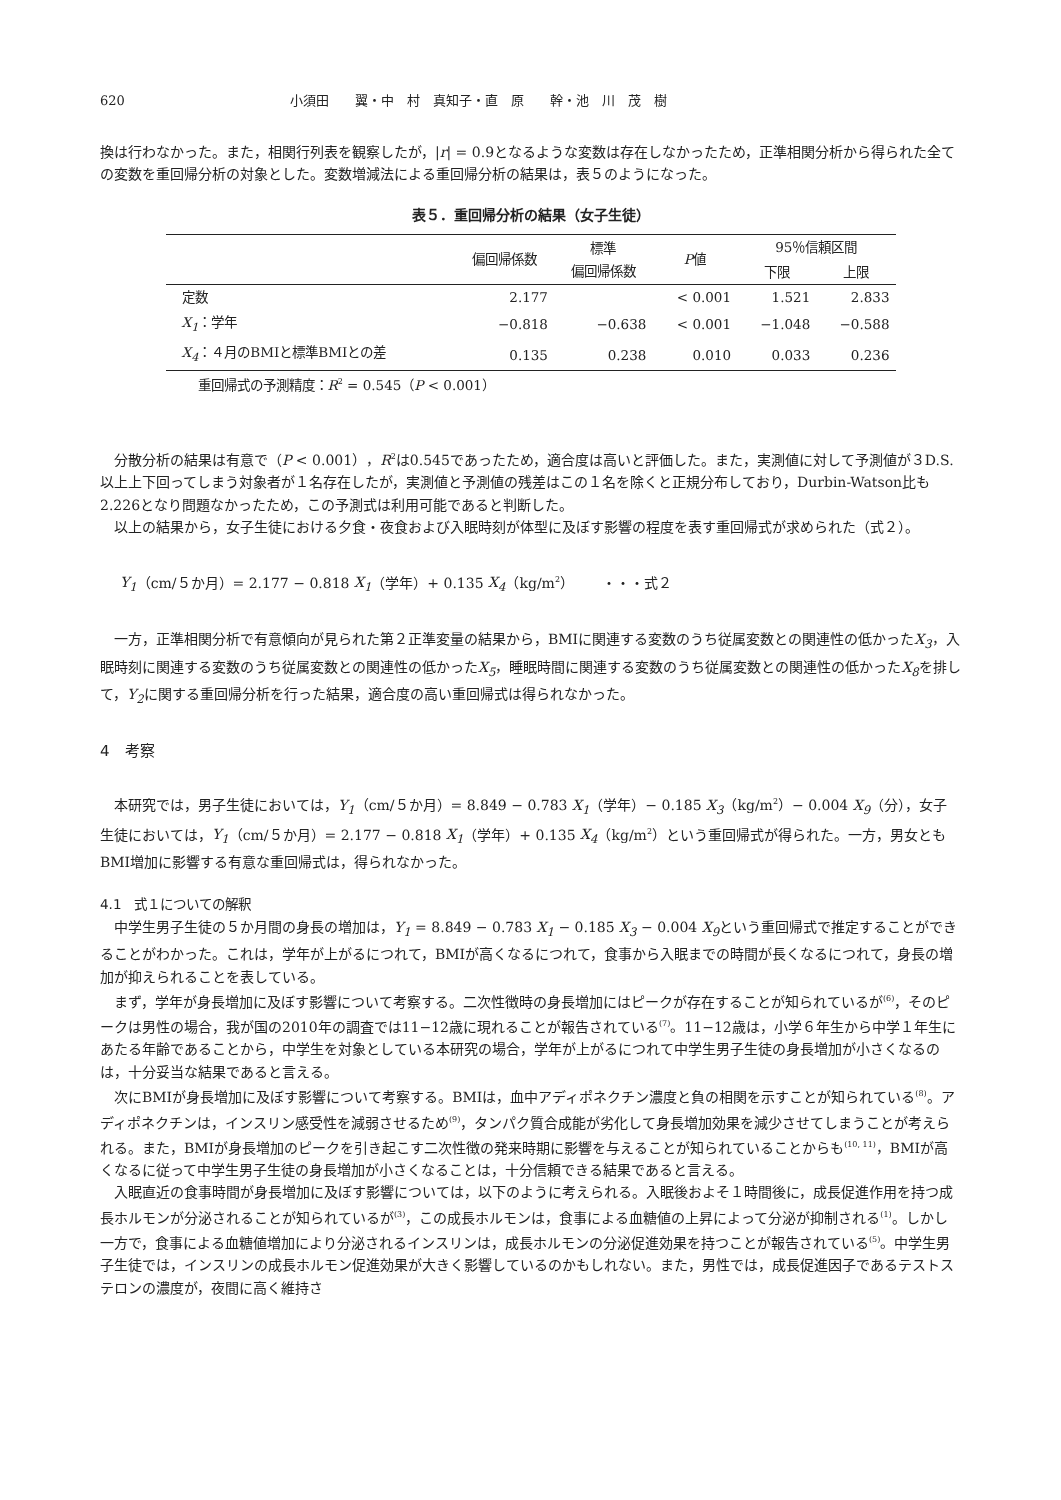620 小須田　　翼・中　村　真知子・直　原　　幹・池　川　茂　樹
換は行わなかった。また，相関行列表を観察したが，|r| = 0.9となるような変数は存在しなかったため，正準相関分析から得られた全ての変数を重回帰分析の対象とした。変数増減法による重回帰分析の結果は，表５のようになった。
表５．重回帰分析の結果（女子生徒）
| | 偏回帰係数 | 標準 偏回帰係数 | P 値 | 95％信頼区間 | |
| --- | --- | --- | --- | --- | --- |
| | | | | 下限 | 上限 |
| 定数 | 2.177 | | < 0.001 | 1.521 | 2.833 |
| X<sub>1</sub> ：学年 | −0.818 | −0.638 | < 0.001 | −1.048 | −0.588 |
| X<sub>4</sub> ：４月のBMIと標準BMIとの差 | 0.135 | 0.238 | 0.010 | 0.033 | 0.236 |
重回帰式の予測精度：R<sup>2</sup> = 0.545（P < 0.001）
分散分析の結果は有意で（P < 0.001），R<sup>2</sup>は0.545であったため，適合度は高いと評価した。また，実測値に対して予測値が３D.S.以上上下回ってしまう対象者が１名存在したが，実測値と予測値の残差はこの１名を除くと正規分布しており，Durbin-Watson比も2.226となり問題なかったため，この予測式は利用可能であると判断した。
以上の結果から，女子生徒における夕食・夜食および入眠時刻が体型に及ぼす影響の程度を表す重回帰式が求められた（式２）。
Y<sub>1</sub>（cm/５か月）= 2.177 − 0.818 X<sub>1</sub>（学年）+ 0.135 X<sub>4</sub>（kg/m<sup>2</sup>）　　・・・式２
一方，正準相関分析で有意傾向が見られた第２正準変量の結果から，BMIに関連する変数のうち従属変数との関連性の低かったX<sub>3</sub>，入眠時刻に関連する変数のうち従属変数との関連性の低かったX<sub>5</sub>，睡眠時間に関連する変数のうち従属変数との関連性の低かったX<sub>8</sub>を排して，Y<sub>2</sub>に関する重回帰分析を行った結果，適合度の高い重回帰式は得られなかった。
4　考察
本研究では，男子生徒においては，Y<sub>1</sub>（cm/５か月）= 8.849 − 0.783 X<sub>1</sub>（学年）− 0.185 X<sub>3</sub>（kg/m<sup>2</sup>）− 0.004 X<sub>9</sub>（分），女子生徒においては，Y<sub>1</sub>（cm/５か月）= 2.177 − 0.818 X<sub>1</sub>（学年）+ 0.135 X<sub>4</sub>（kg/m<sup>2</sup>）という重回帰式が得られた。一方，男女ともBMI増加に影響する有意な重回帰式は，得られなかった。
4.1　式１についての解釈
中学生男子生徒の５か月間の身長の増加は，Y<sub>1</sub> = 8.849 − 0.783 X<sub>1</sub> − 0.185 X<sub>3</sub> − 0.004 X<sub>9</sub>という重回帰式で推定することができることがわかった。これは，学年が上がるにつれて，BMIが高くなるにつれて，食事から入眠までの時間が長くなるにつれて，身長の増加が抑えられることを表している。
まず，学年が身長増加に及ぼす影響について考察する。二次性徴時の身長増加にはピークが存在することが知られているが<sup>(6)</sup>，そのピークは男性の場合，我が国の2010年の調査では11−12歳に現れることが報告されている<sup>(7)</sup>。11−12歳は，小学６年生から中学１年生にあたる年齢であることから，中学生を対象としている本研究の場合，学年が上がるにつれて中学生男子生徒の身長増加が小さくなるのは，十分妥当な結果であると言える。
次にBMIが身長増加に及ぼす影響について考察する。BMIは，血中アディポネクチン濃度と負の相関を示すことが知られている<sup>(8)</sup>。アディポネクチンは，インスリン感受性を減弱させるため<sup>(9)</sup>，タンパク質合成能が劣化して身長増加効果を減少させてしまうことが考えられる。また，BMIが身長増加のピークを引き起こす二次性徴の発来時期に影響を与えることが知られていることからも<sup>(10, 11)</sup>，BMIが高くなるに従って中学生男子生徒の身長増加が小さくなることは，十分信頼できる結果であると言える。
入眠直近の食事時間が身長増加に及ぼす影響については，以下のように考えられる。入眠後およそ１時間後に，成長促進作用を持つ成長ホルモンが分泌されることが知られているが<sup>(3)</sup>，この成長ホルモンは，食事による血糖値の上昇によって分泌が抑制される<sup>(1)</sup>。しかし一方で，食事による血糖値増加により分泌されるインスリンは，成長ホルモンの分泌促進効果を持つことが報告されている<sup>(5)</sup>。中学生男子生徒では，インスリンの成長ホルモン促進効果が大きく影響しているのかもしれない。また，男性では，成長促進因子であるテストステロンの濃度が，夜間に高く維持さ